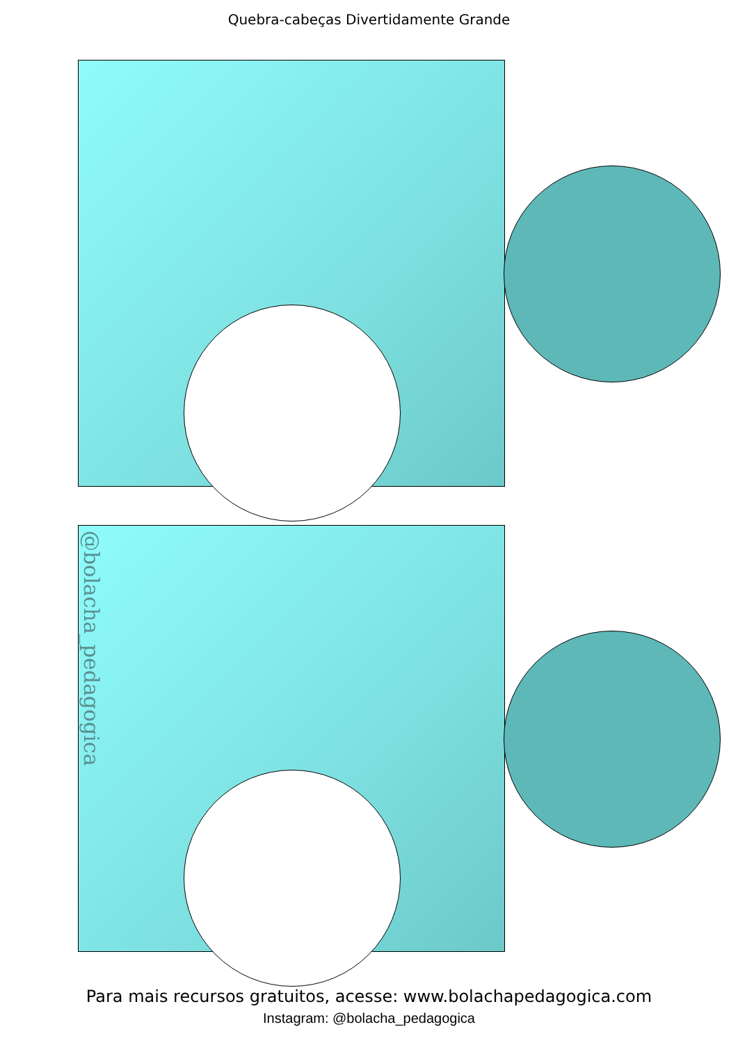Quebra-cabeças Divertidamente Grande
@bolacha_pedagogica
Para mais recursos gratuitos, acesse: www.bolachapedagogica.com
Instagram: @bolacha_pedagogica